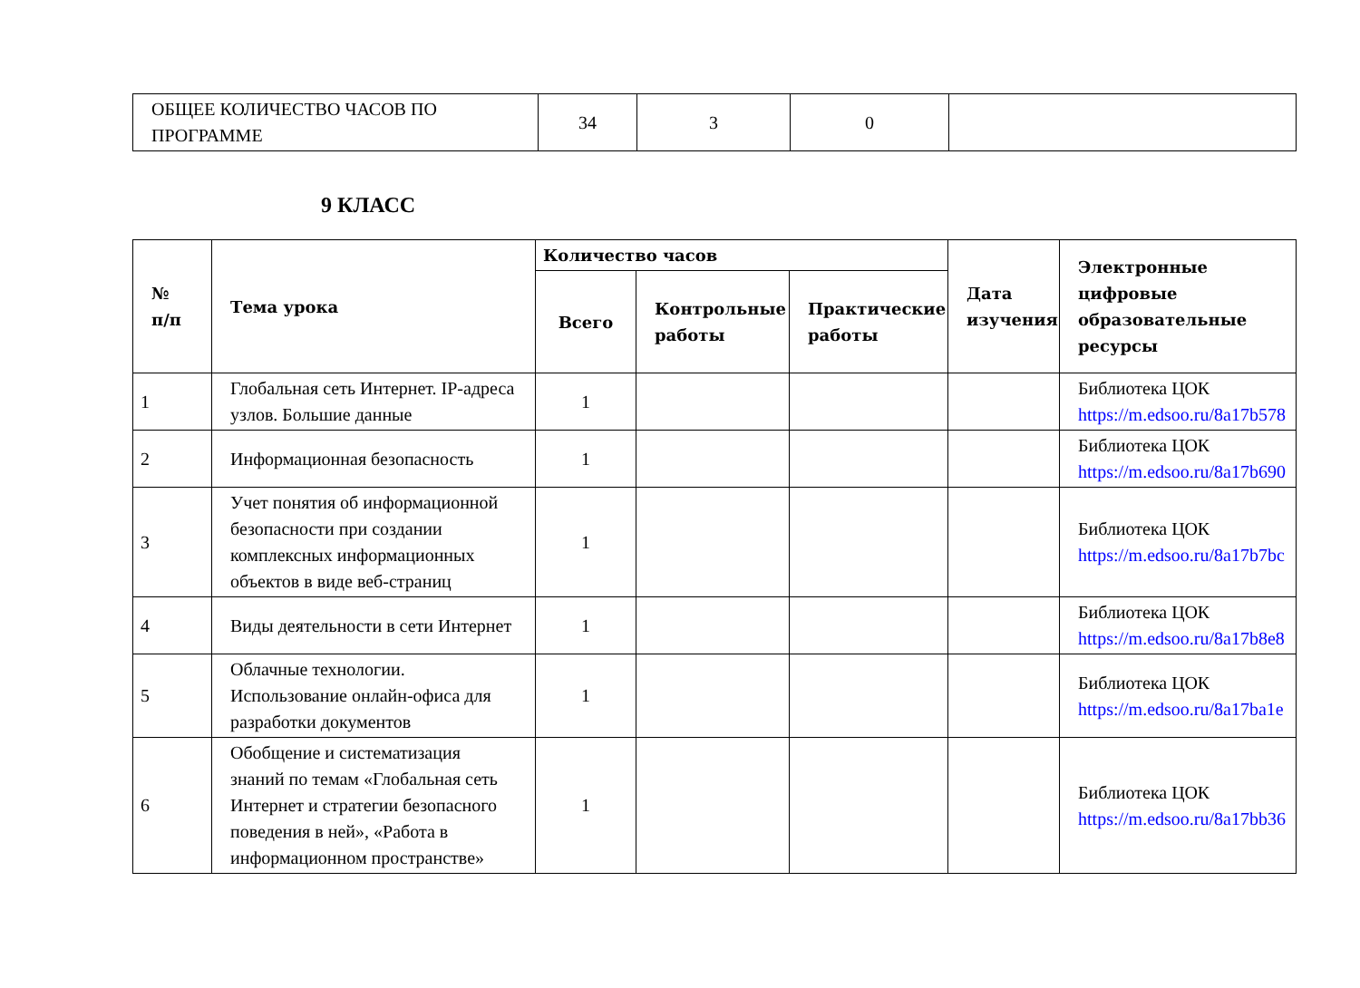| ОБЩЕЕ КОЛИЧЕСТВО ЧАСОВ ПО ПРОГРАММЕ | 34 | 3 | 0 | |
9 КЛАСС
| № п/п | Тема урока | Количество часов | | | Дата изучения | Электронные цифровые образовательные ресурсы |
| --- | --- | --- | --- | --- | --- | --- |
| | | Всего | Контрольные работы | Практические работы | | |
| 1 | Глобальная сеть Интернет. IP-адреса узлов. Большие данные | 1 | | | | Библиотека ЦОК https://m.edsoo.ru/8a17b578 |
| 2 | Информационная безопасность | 1 | | | | Библиотека ЦОК https://m.edsoo.ru/8a17b690 |
| 3 | Учет понятия об информационной безопасности при создании комплексных информационных объектов в виде веб-страниц | 1 | | | | Библиотека ЦОК https://m.edsoo.ru/8a17b7bc |
| 4 | Виды деятельности в сети Интернет | 1 | | | | Библиотека ЦОК https://m.edsoo.ru/8a17b8e8 |
| 5 | Облачные технологии. Использование онлайн-офиса для разработки документов | 1 | | | | Библиотека ЦОК https://m.edsoo.ru/8a17ba1e |
| 6 | Обобщение и систематизация знаний по темам «Глобальная сеть Интернет и стратегии безопасного поведения в ней», «Работа в информационном пространстве» | 1 | | | | Библиотека ЦОК https://m.edsoo.ru/8a17bb36 |